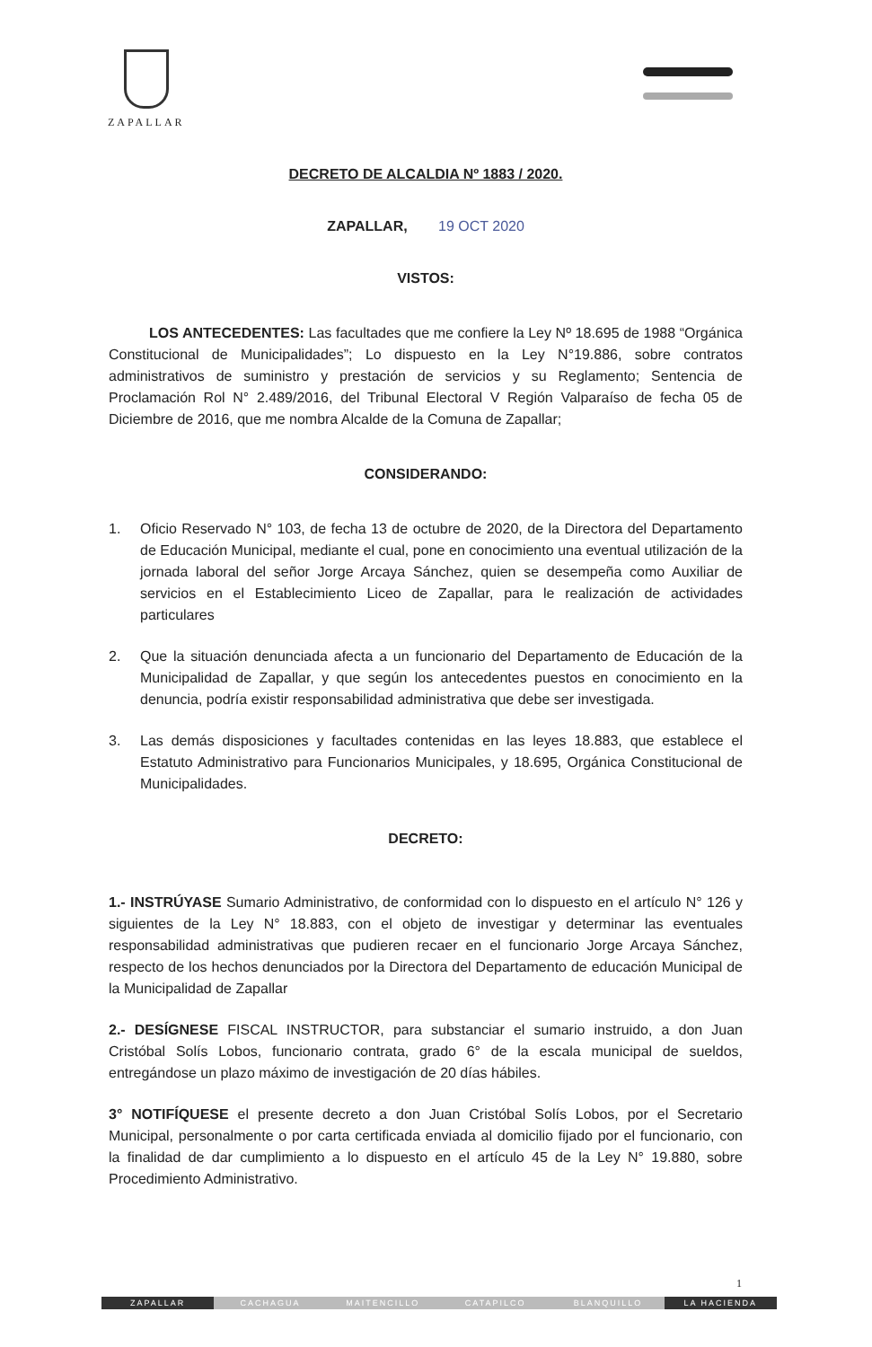ZAPALLAR
DECRETO DE ALCALDIA Nº 1883 / 2020.
ZAPALLAR, 19 OCT 2020
VISTOS:
LOS ANTECEDENTES: Las facultades que me confiere la Ley Nº 18.695 de 1988 “Orgánica Constitucional de Municipalidades”; Lo dispuesto en la Ley N°19.886, sobre contratos administrativos de suministro y prestación de servicios y su Reglamento; Sentencia de Proclamación Rol N° 2.489/2016, del Tribunal Electoral V Región Valparaíso de fecha 05 de Diciembre de 2016, que me nombra Alcalde de la Comuna de Zapallar;
CONSIDERANDO:
1. Oficio Reservado N° 103, de fecha 13 de octubre de 2020, de la Directora del Departamento de Educación Municipal, mediante el cual, pone en conocimiento una eventual utilización de la jornada laboral del señor Jorge Arcaya Sánchez, quien se desempeña como Auxiliar de servicios en el Establecimiento Liceo de Zapallar, para le realización de actividades particulares
2. Que la situación denunciada afecta a un funcionario del Departamento de Educación de la Municipalidad de Zapallar, y que según los antecedentes puestos en conocimiento en la denuncia, podría existir responsabilidad administrativa que debe ser investigada.
3. Las demás disposiciones y facultades contenidas en las leyes 18.883, que establece el Estatuto Administrativo para Funcionarios Municipales, y 18.695, Orgánica Constitucional de Municipalidades.
DECRETO:
1.- INSTRÚYASE Sumario Administrativo, de conformidad con lo dispuesto en el artículo N° 126 y siguientes de la Ley N° 18.883, con el objeto de investigar y determinar las eventuales responsabilidad administrativas que pudieren recaer en el funcionario Jorge Arcaya Sánchez, respecto de los hechos denunciados por la Directora del Departamento de educación Municipal de la Municipalidad de Zapallar
2.- DESÍGNESE FISCAL INSTRUCTOR, para substanciar el sumario instruido, a don Juan Cristóbal Solís Lobos, funcionario contrata, grado 6° de la escala municipal de sueldos, entregándose un plazo máximo de investigación de 20 días hábiles.
3° NOTIFÍQUESE el presente decreto a don Juan Cristóbal Solís Lobos, por el Secretario Municipal, personalmente o por carta certificada enviada al domicilio fijado por el funcionario, con la finalidad de dar cumplimiento a lo dispuesto en el artículo 45 de la Ley N° 19.880, sobre Procedimiento Administrativo.
1
ZAPALLAR CACHAGUA MAITENCILLO CATAPILCO BLANQUILLO LA HACIENDA